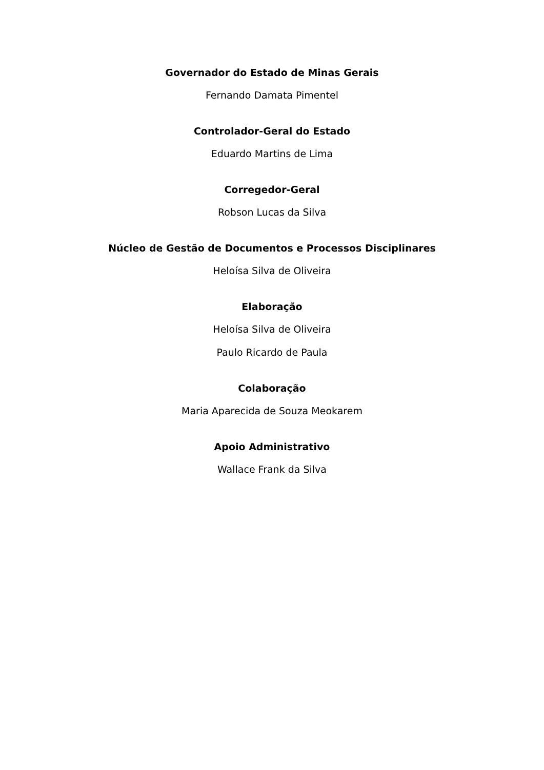Governador do Estado de Minas Gerais
Fernando Damata Pimentel
Controlador-Geral do Estado
Eduardo Martins de Lima
Corregedor-Geral
Robson Lucas da Silva
Núcleo de Gestão de Documentos e Processos Disciplinares
Heloísa Silva de Oliveira
Elaboração
Heloísa Silva de Oliveira
Paulo Ricardo de Paula
Colaboração
Maria Aparecida de Souza Meokarem
Apoio Administrativo
Wallace Frank da Silva